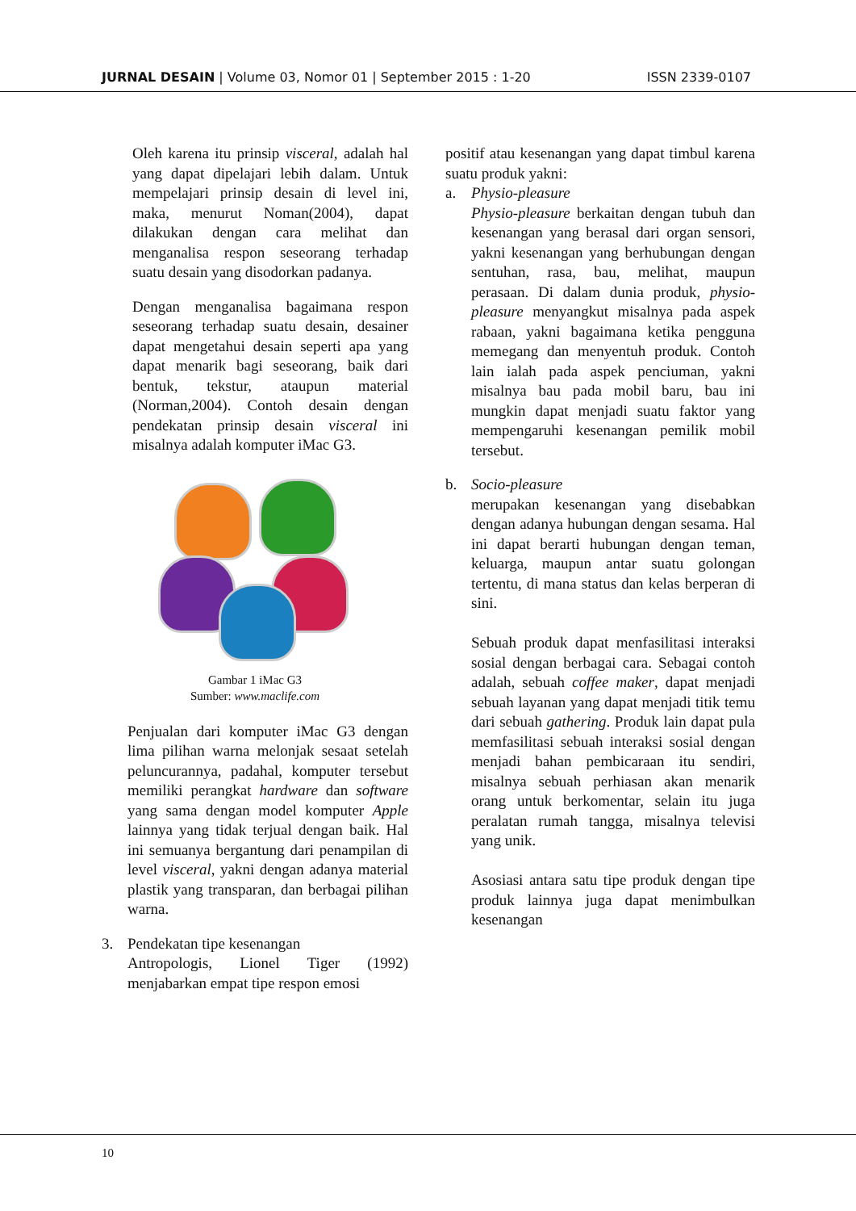JURNAL DESAIN | Volume 03, Nomor 01 | September 2015 : 1-20
ISSN 2339-0107
Oleh karena itu prinsip visceral, adalah hal yang dapat dipelajari lebih dalam. Untuk mempelajari prinsip desain di level ini, maka, menurut Noman(2004), dapat dilakukan dengan cara melihat dan menganalisa respon seseorang terhadap suatu desain yang disodorkan padanya.
Dengan menganalisa bagaimana respon seseorang terhadap suatu desain, desainer dapat mengetahui desain seperti apa yang dapat menarik bagi seseorang, baik dari bentuk, tekstur, ataupun material (Norman,2004). Contoh desain dengan pendekatan prinsip desain visceral ini misalnya adalah komputer iMac G3.
Gambar 1 iMac G3
Sumber: www.maclife.com
Penjualan dari komputer iMac G3 dengan lima pilihan warna melonjak sesaat setelah peluncurannya, padahal, komputer tersebut memiliki perangkat hardware dan software yang sama dengan model komputer Apple lainnya yang tidak terjual dengan baik. Hal ini semuanya bergantung dari penampilan di level visceral, yakni dengan adanya material plastik yang transparan, dan berbagai pilihan warna.
3. Pendekatan tipe kesenangan
Antropologis, Lionel Tiger (1992) menjabarkan empat tipe respon emosi
positif atau kesenangan yang dapat timbul karena suatu produk yakni:
a. Physio-pleasure
Physio-pleasure berkaitan dengan tubuh dan kesenangan yang berasal dari organ sensori, yakni kesenangan yang berhubungan dengan sentuhan, rasa, bau, melihat, maupun perasaan. Di dalam dunia produk, physio-pleasure menyangkut misalnya pada aspek rabaan, yakni bagaimana ketika pengguna memegang dan menyentuh produk. Contoh lain ialah pada aspek penciuman, yakni misalnya bau pada mobil baru, bau ini mungkin dapat menjadi suatu faktor yang mempengaruhi kesenangan pemilik mobil tersebut.
b. Socio-pleasure
merupakan kesenangan yang disebabkan dengan adanya hubungan dengan sesama. Hal ini dapat berarti hubungan dengan teman, keluarga, maupun antar suatu golongan tertentu, di mana status dan kelas berperan di sini.
Sebuah produk dapat menfasilitasi interaksi sosial dengan berbagai cara. Sebagai contoh adalah, sebuah coffee maker, dapat menjadi sebuah layanan yang dapat menjadi titik temu dari sebuah gathering. Produk lain dapat pula memfasilitasi sebuah interaksi sosial dengan menjadi bahan pembicaraan itu sendiri, misalnya sebuah perhiasan akan menarik orang untuk berkomentar, selain itu juga peralatan rumah tangga, misalnya televisi yang unik.
Asosiasi antara satu tipe produk dengan tipe produk lainnya juga dapat menimbulkan kesenangan
10